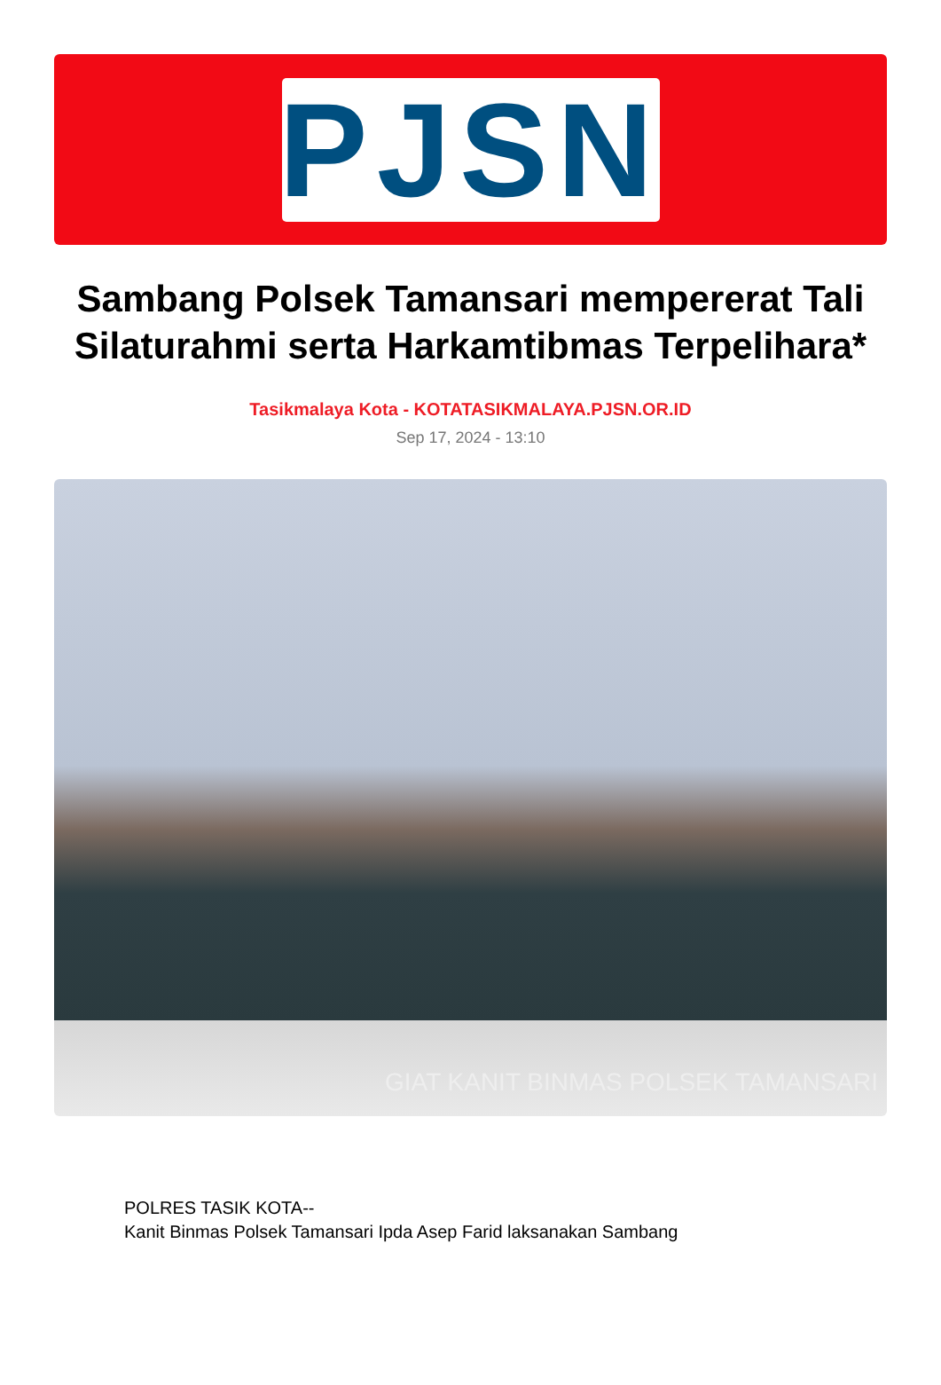PJSN
Sambang Polsek Tamansari mempererat Tali Silaturahmi serta Harkamtibmas Terpelihara*
Tasikmalaya Kota - KOTATASIKMALAYA.PJSN.OR.ID
Sep 17, 2024 - 13:10
GIAT KANIT BINMAS POLSEK TAMANSARI
POLRES TASIK KOTA--
Kanit Binmas Polsek Tamansari Ipda Asep Farid laksanakan Sambang